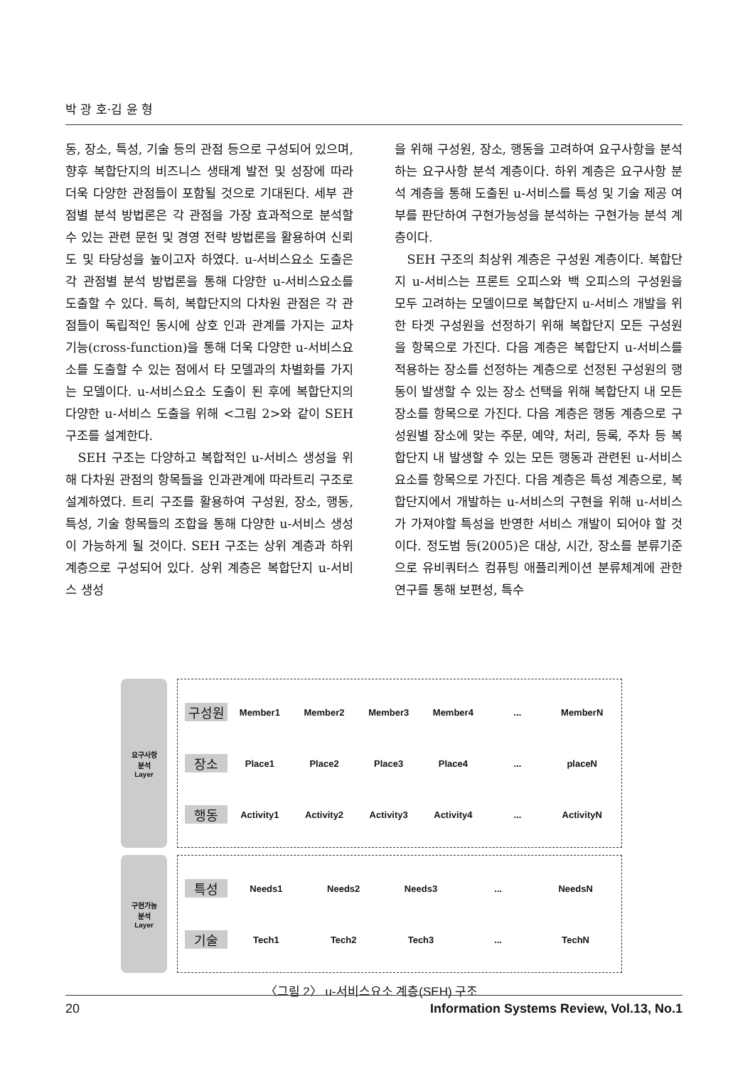박 광 호·김 윤 형
동, 장소, 특성, 기술 등의 관점 등으로 구성되어 있으며, 향후 복합단지의 비즈니스 생태계 발전 및 성장에 따라 더욱 다양한 관점들이 포함될 것으로 기대된다. 세부 관점별 분석 방법론은 각 관점을 가장 효과적으로 분석할 수 있는 관련 문헌 및 경영 전략 방법론을 활용하여 신뢰도 및 타당성을 높이고자 하였다. u-서비스요소 도출은 각 관점별 분석 방법론을 통해 다양한 u-서비스요소를 도출할 수 있다. 특히, 복합단지의 다차원 관점은 각 관점들이 독립적인 동시에 상호 인과 관계를 가지는 교차기능(cross-function)을 통해 더욱 다양한 u-서비스요소를 도출할 수 있는 점에서 타 모델과의 차별화를 가지는 모델이다. u-서비스요소 도출이 된 후에 복합단지의 다양한 u-서비스 도출을 위해 <그림 2>와 같이 SEH 구조를 설계한다.
SEH 구조는 다양하고 복합적인 u-서비스 생성을 위해 다차원 관점의 항목들을 인과관계에 따라트리 구조로 설계하였다. 트리 구조를 활용하여 구성원, 장소, 행동, 특성, 기술 항목들의 조합을 통해 다양한 u-서비스 생성이 가능하게 될 것이다. SEH 구조는 상위 계층과 하위 계층으로 구성되어 있다. 상위 계층은 복합단지 u-서비스 생성
을 위해 구성원, 장소, 행동을 고려하여 요구사항을 분석하는 요구사항 분석 계층이다. 하위 계층은 요구사항 분석 계층을 통해 도출된 u-서비스를 특성 및 기술 제공 여부를 판단하여 구현가능성을 분석하는 구현가능 분석 계층이다.
SEH 구조의 최상위 계층은 구성원 계층이다. 복합단지 u-서비스는 프론트 오피스와 백 오피스의 구성원을 모두 고려하는 모델이므로 복합단지 u-서비스 개발을 위한 타겟 구성원을 선정하기 위해 복합단지 모든 구성원을 항목으로 가진다. 다음 계층은 복합단지 u-서비스를 적용하는 장소를 선정하는 계층으로 선정된 구성원의 행동이 발생할 수 있는 장소 선택을 위해 복합단지 내 모든 장소를 항목으로 가진다. 다음 계층은 행동 계층으로 구성원별 장소에 맞는 주문, 예약, 처리, 등록, 주차 등 복합단지 내 발생할 수 있는 모든 행동과 관련된 u-서비스요소를 항목으로 가진다. 다음 계층은 특성 계층으로, 복합단지에서 개발하는 u-서비스의 구현을 위해 u-서비스가 가져야할 특성을 반영한 서비스 개발이 되어야 할 것이다. 정도범 등(2005)은 대상, 시간, 장소를 분류기준으로 유비쿼터스 컴퓨팅 애플리케이션 분류체계에 관한 연구를 통해 보편성, 특수
요구사항
분석
Layer
구성원 Member1 Member2 Member3 Member4... MemberN
장소 Place1 Place2 Place3 Place4... placeN
행동 Activity1 Activity2 Activity3 Activity4... ActivityN
구현가능
분석
Layer
특성 Needs1 Needs2 Needs3... NeedsN
기술 Tech1 Tech2 Tech3... TechN
〈그림 2〉 u-서비스요소 계층(SEH) 구조
20 Information Systems Review, Vol.13, No.1